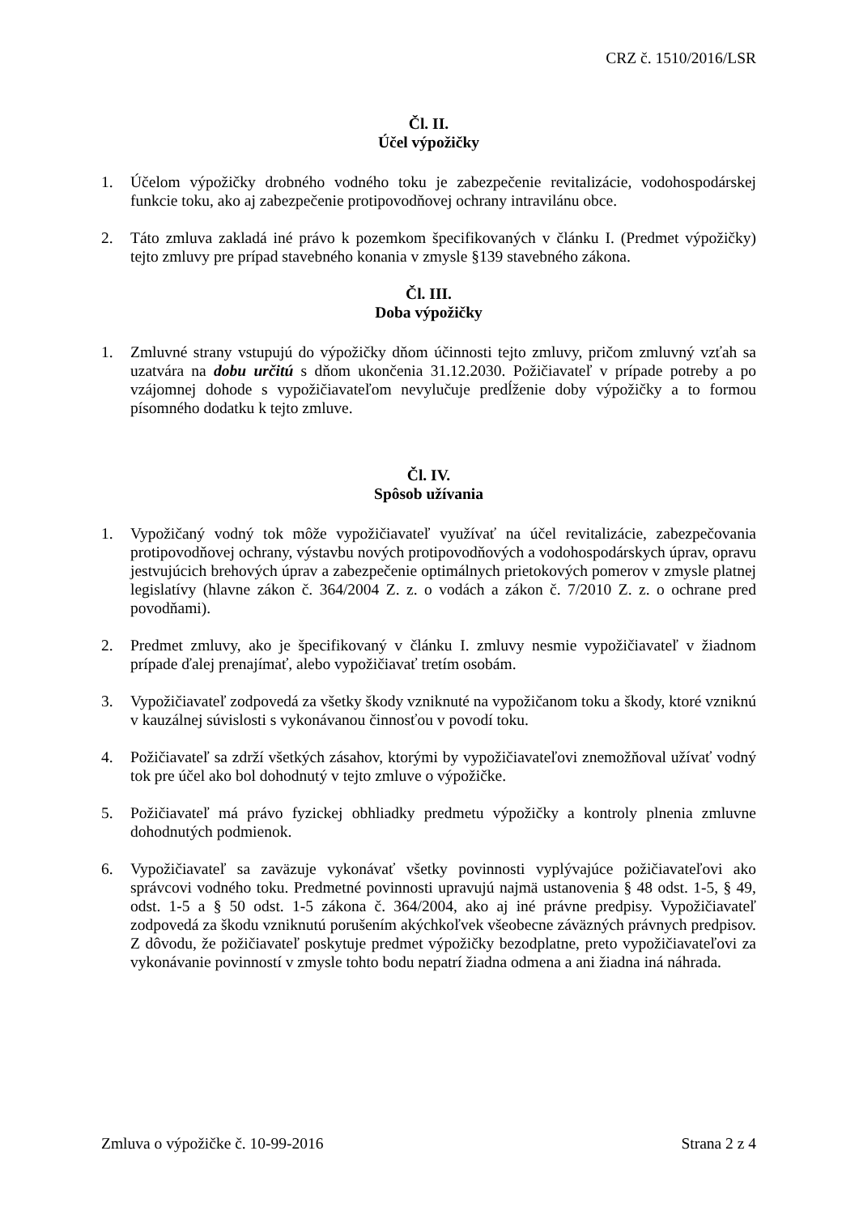CRZ č. 1510/2016/LSR
Čl. II.
Účel výpožičky
1. Účelom výpožičky drobného vodného toku je zabezpečenie revitalizácie, vodohospodárskej funkcie toku, ako aj zabezpečenie protipovodňovej ochrany intravilánu obce.
2. Táto zmluva zakladá iné právo k pozemkom špecifikovaných v článku I. (Predmet výpožičky) tejto zmluvy pre prípad stavebného konania v zmysle §139 stavebného zákona.
Čl. III.
Doba výpožičky
1. Zmluvné strany vstupujú do výpožičky dňom účinnosti tejto zmluvy, pričom zmluvný vzťah sa uzatvára na dobu určitú s dňom ukončenia 31.12.2030. Požičiavateľ v prípade potreby a po vzájomnej dohode s vypožičiavateľom nevylučuje predĺženie doby výpožičky a to formou písomného dodatku k tejto zmluve.
Čl. IV.
Spôsob užívania
1. Vypožičaný vodný tok môže vypožičiavateľ využívať na účel revitalizácie, zabezpečovania protipovodňovej ochrany, výstavbu nových protipovodňových a vodohospodárskych úprav, opravu jestvujúcich brehových úprav a zabezpečenie optimálnych prietokových pomerov v zmysle platnej legislatívy (hlavne zákon č. 364/2004 Z. z. o vodách a zákon č. 7/2010 Z. z. o ochrane pred povodňami).
2. Predmet zmluvy, ako je špecifikovaný v článku I. zmluvy nesmie vypožičiavateľ v žiadnom prípade ďalej prenajímať, alebo vypožičiavať tretím osobám.
3. Vypožičiavateľ zodpovedá za všetky škody vzniknuté na vypožičanom toku a škody, ktoré vzniknú v kauzálnej súvislosti s vykonávanou činnosťou v povodí toku.
4. Požičiavateľ sa zdrží všetkých zásahov, ktorými by vypožičiavateľovi znemožňoval užívať vodný tok pre účel ako bol dohodnutý v tejto zmluve o výpožičke.
5. Požičiavateľ má právo fyzickej obhliadky predmetu výpožičky a kontroly plnenia zmluvne dohodnutých podmienok.
6. Vypožičiavateľ sa zaväzuje vykonávať všetky povinnosti vyplývajúce požičiavateľovi ako správcovi vodného toku. Predmetné povinnosti upravujú najmä ustanovenia § 48 odst. 1-5, § 49, odst. 1-5 a § 50 odst. 1-5 zákona č. 364/2004, ako aj iné právne predpisy. Vypožičiavateľ zodpovedá za škodu vzniknutú porušením akýchkoľvek všeobecne záväzných právnych predpisov. Z dôvodu, že požičiavateľ poskytuje predmet výpožičky bezodplatne, preto vypožičiavateľovi za vykonávanie povinností v zmysle tohto bodu nepatrí žiadna odmena a ani žiadna iná náhrada.
Zmluva o výpožičke č. 10-99-2016 Strana 2 z 4